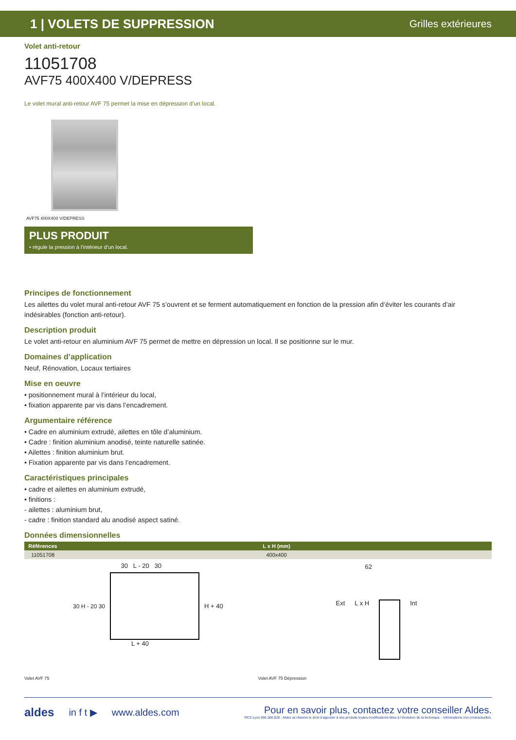1 | VOLETS DE SUPPRESSION Grilles extérieures
Volet anti-retour
11051708
AVF75 400X400 V/DEPRESS
Le volet mural anti-retour AVF 75 permet la mise en dépression d’un local.
AVF75 400X400 V/DEPRESS
PLUS PRODUIT
• régule la pression à l’intérieur d’un local.
Principes de fonctionnement
Les ailettes du volet mural anti-retour AVF 75 s’ouvrent et se ferment automatiquement en fonction de la pression afin d’éviter les courants d’air indésirables (fonction anti-retour).
Description produit
Le volet anti-retour en aluminium AVF 75 permet de mettre en dépression un local. Il se positionne sur le mur.
Domaines d’application
Neuf, Rénovation, Locaux tertiaires
Mise en oeuvre
• positionnement mural à l’intérieur du local,
• fixation apparente par vis dans l’encadrement.
Argumentaire référence
• Cadre en aluminium extrudé, ailettes en tôle d’aluminium.
• Cadre : finition aluminium anodisé, teinte naturelle satinée.
• Ailettes : finition aluminium brut.
• Fixation apparente par vis dans l’encadrement.
Caractéristiques principales
• cadre et ailettes en aluminium extrudé,
• finitions :
- ailettes : aluminium brut,
- cadre : finition standard alu anodisé aspect satiné.
Données dimensionnelles
| Références | L x H (mm) |
| --- | --- |
| 11051708 | 400x400 |
30 L - 20 30
30 H - 20 30 H + 40
L + 40
Volet AVF 75
62
Ext L x H Int
Volet AVF 75 Dépression
aldes in f t ▶ www.aldes.com
Pour en savoir plus, contactez votre conseiller Aldes.
RCS Lyon 956 506 828 - Aldes se réserve le droit d’apporter à ses produits toutes modifications liées à l’évolution de la technique. - Informations non contractuelles.